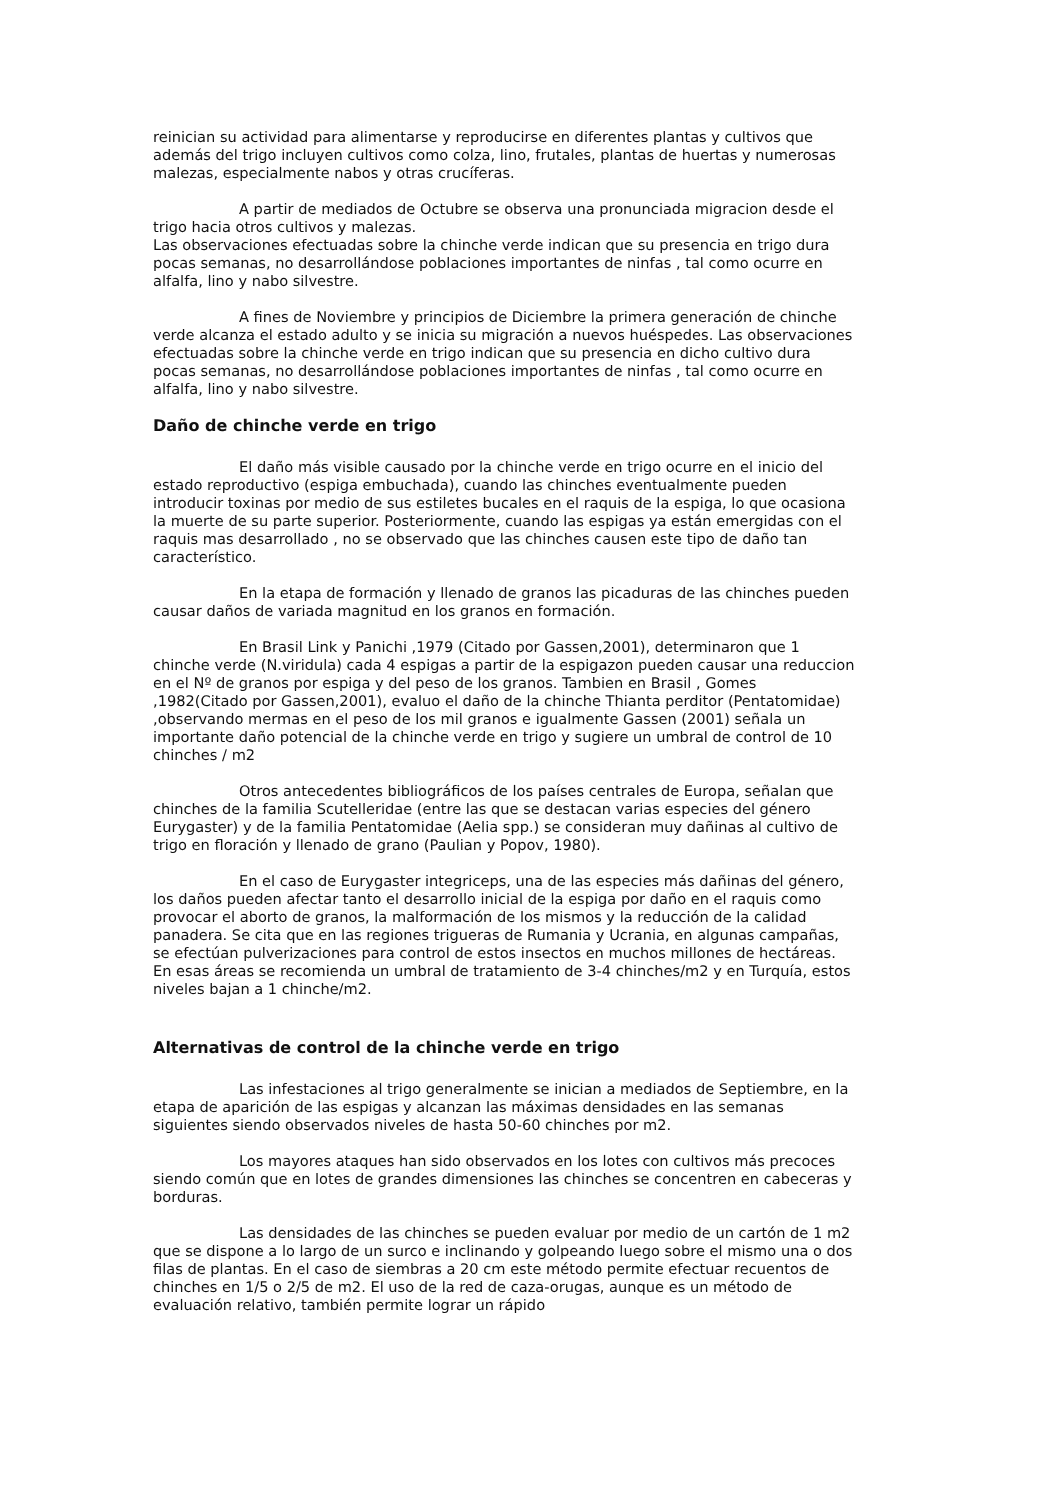reinician su actividad para alimentarse y reproducirse en diferentes plantas y cultivos que además del trigo incluyen cultivos como colza, lino, frutales, plantas de huertas y numerosas malezas, especialmente nabos y otras crucíferas.
A partir de mediados de Octubre se observa una pronunciada migracion desde el trigo hacia otros cultivos y malezas.
Las observaciones efectuadas sobre la chinche verde indican que su presencia en trigo dura pocas semanas, no desarrollándose poblaciones importantes de ninfas , tal como ocurre en alfalfa, lino y nabo silvestre.
A fines de Noviembre y principios de Diciembre la primera generación de chinche verde alcanza el estado adulto y se inicia su migración a nuevos huéspedes. Las observaciones efectuadas sobre la chinche verde en trigo indican que su presencia en dicho cultivo dura pocas semanas, no desarrollándose poblaciones importantes de ninfas , tal como ocurre en alfalfa, lino y nabo silvestre.
Daño de chinche verde en trigo
El daño más visible causado por la chinche verde en trigo ocurre en el inicio del estado reproductivo (espiga embuchada), cuando las chinches eventualmente pueden introducir toxinas por medio de sus estiletes bucales en el raquis de la espiga, lo que ocasiona la muerte de su parte superior. Posteriormente, cuando las espigas ya están emergidas con el raquis mas desarrollado , no se observado que las chinches causen este tipo de daño tan característico.
En la etapa de formación y llenado de granos las picaduras de las chinches pueden causar daños de variada magnitud en los granos en formación.
En Brasil Link y Panichi ,1979 (Citado por Gassen,2001), determinaron que 1 chinche verde (N.viridula) cada 4 espigas a partir de la espigazon pueden causar una reduccion en el Nº de granos por espiga y del peso de los granos. Tambien en Brasil , Gomes ,1982(Citado por Gassen,2001), evaluo el daño de la chinche Thianta perditor (Pentatomidae) ,observando mermas en el peso de los mil granos e igualmente Gassen (2001) señala un importante daño potencial de la chinche verde en trigo y sugiere un umbral de control de 10 chinches / m2
Otros antecedentes bibliográficos de los países centrales de Europa, señalan que chinches de la familia Scutelleridae (entre las que se destacan varias especies del género Eurygaster) y de la familia Pentatomidae (Aelia spp.) se consideran muy dañinas al cultivo de trigo en floración y llenado de grano (Paulian y Popov, 1980).
En el caso de Eurygaster integriceps, una de las especies más dañinas del género, los daños pueden afectar tanto el desarrollo inicial de la espiga por daño en el raquis como provocar el aborto de granos, la malformación de los mismos y la reducción de la calidad panadera. Se cita que en las regiones trigueras de Rumania y Ucrania, en algunas campañas, se efectúan pulverizaciones para control de estos insectos en muchos millones de hectáreas. En esas áreas se recomienda un umbral de tratamiento de 3-4 chinches/m2 y en Turquía, estos niveles bajan a 1 chinche/m2.
Alternativas de control de la chinche verde en trigo
Las infestaciones al trigo generalmente se inician a mediados de Septiembre, en la etapa de aparición de las espigas y alcanzan las máximas densidades en las semanas siguientes siendo observados niveles de hasta 50-60 chinches por m2.
Los mayores ataques han sido observados en los lotes con cultivos más precoces siendo común que en lotes de grandes dimensiones las chinches se concentren en cabeceras y borduras.
Las densidades de las chinches se pueden evaluar por medio de un cartón de 1 m2 que se dispone a lo largo de un surco e inclinando y golpeando luego sobre el mismo una o dos filas de plantas. En el caso de siembras a 20 cm este método permite efectuar recuentos de chinches en 1/5 o 2/5 de m2. El uso de la red de caza-orugas, aunque es un método de evaluación relativo, también permite lograr un rápido